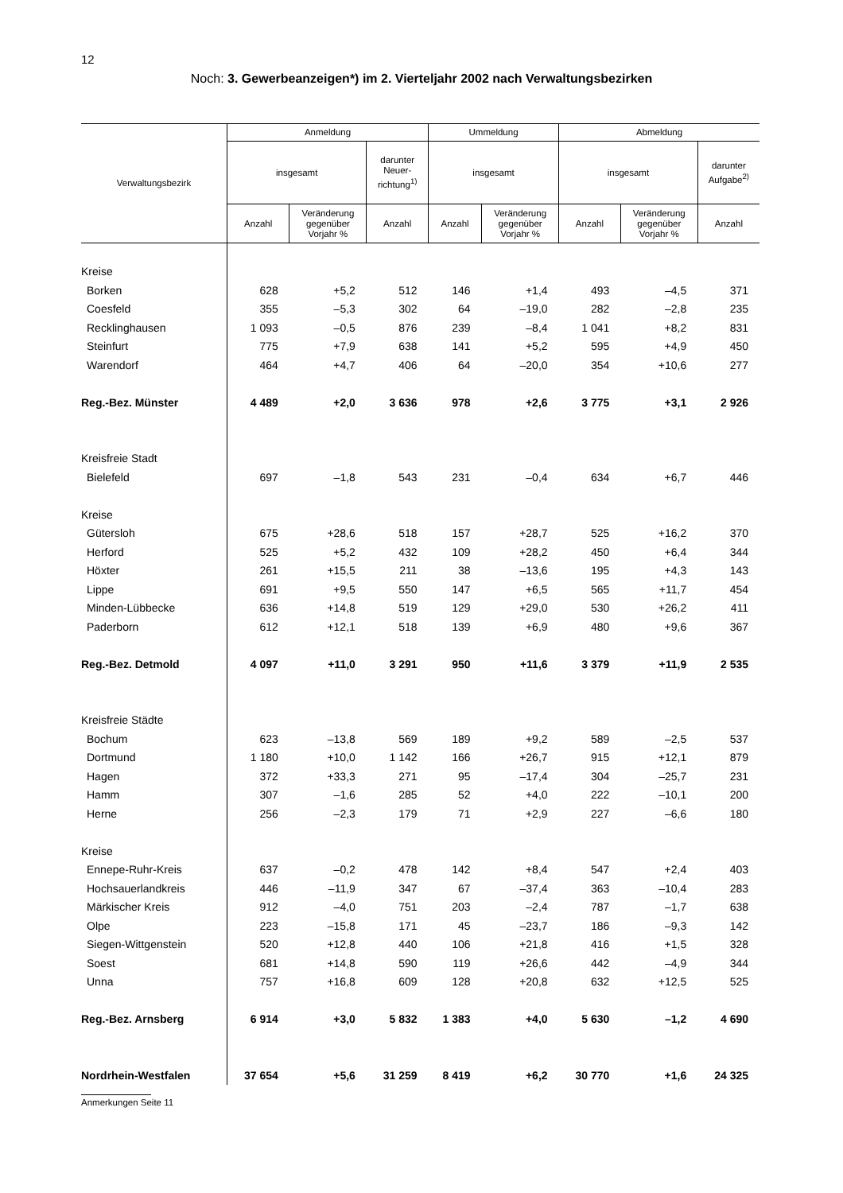12
Noch: 3. Gewerbeanzeigen*) im 2. Vierteljahr 2002 nach Verwaltungsbezirken
| Verwaltungsbezirk | Anmeldung | | | Ummeldung | | Abmeldung | | |
| --- | --- | --- | --- | --- | --- | --- | --- | --- |
| | insgesamt | | darunter Neuer- richtung<sup>1)</sup> | insgesamt | | insgesamt | | darunter Aufgabe<sup>2)</sup> |
| | Anzahl | Veränderung gegenüber Vorjahr % | Anzahl | Anzahl | Veränderung gegenüber Vorjahr % | Anzahl | Veränderung gegenüber Vorjahr % | Anzahl |
| Kreise | | | | | | | | |
| Borken | 628 | +5,2 | 512 | 146 | +1,4 | 493 | –4,5 | 371 |
| Coesfeld | 355 | –5,3 | 302 | 64 | –19,0 | 282 | –2,8 | 235 |
| Recklinghausen | 1 093 | –0,5 | 876 | 239 | –8,4 | 1 041 | +8,2 | 831 |
| Steinfurt | 775 | +7,9 | 638 | 141 | +5,2 | 595 | +4,9 | 450 |
| Warendorf | 464 | +4,7 | 406 | 64 | –20,0 | 354 | +10,6 | 277 |
| Reg.-Bez. Münster | 4 489 | +2,0 | 3 636 | 978 | +2,6 | 3 775 | +3,1 | 2 926 |
| Kreisfreie Stadt | | | | | | | | |
| Bielefeld | 697 | –1,8 | 543 | 231 | –0,4 | 634 | +6,7 | 446 |
| Kreise | | | | | | | | |
| Gütersloh | 675 | +28,6 | 518 | 157 | +28,7 | 525 | +16,2 | 370 |
| Herford | 525 | +5,2 | 432 | 109 | +28,2 | 450 | +6,4 | 344 |
| Höxter | 261 | +15,5 | 211 | 38 | –13,6 | 195 | +4,3 | 143 |
| Lippe | 691 | +9,5 | 550 | 147 | +6,5 | 565 | +11,7 | 454 |
| Minden-Lübbecke | 636 | +14,8 | 519 | 129 | +29,0 | 530 | +26,2 | 411 |
| Paderborn | 612 | +12,1 | 518 | 139 | +6,9 | 480 | +9,6 | 367 |
| Reg.-Bez. Detmold | 4 097 | +11,0 | 3 291 | 950 | +11,6 | 3 379 | +11,9 | 2 535 |
| Kreisfreie Städte | | | | | | | | |
| Bochum | 623 | –13,8 | 569 | 189 | +9,2 | 589 | –2,5 | 537 |
| Dortmund | 1 180 | +10,0 | 1 142 | 166 | +26,7 | 915 | +12,1 | 879 |
| Hagen | 372 | +33,3 | 271 | 95 | –17,4 | 304 | –25,7 | 231 |
| Hamm | 307 | –1,6 | 285 | 52 | +4,0 | 222 | –10,1 | 200 |
| Herne | 256 | –2,3 | 179 | 71 | +2,9 | 227 | –6,6 | 180 |
| Kreise | | | | | | | | |
| Ennepe-Ruhr-Kreis | 637 | –0,2 | 478 | 142 | +8,4 | 547 | +2,4 | 403 |
| Hochsauerlandkreis | 446 | –11,9 | 347 | 67 | –37,4 | 363 | –10,4 | 283 |
| Märkischer Kreis | 912 | –4,0 | 751 | 203 | –2,4 | 787 | –1,7 | 638 |
| Olpe | 223 | –15,8 | 171 | 45 | –23,7 | 186 | –9,3 | 142 |
| Siegen-Wittgenstein | 520 | +12,8 | 440 | 106 | +21,8 | 416 | +1,5 | 328 |
| Soest | 681 | +14,8 | 590 | 119 | +26,6 | 442 | –4,9 | 344 |
| Unna | 757 | +16,8 | 609 | 128 | +20,8 | 632 | +12,5 | 525 |
| Reg.-Bez. Arnsberg | 6 914 | +3,0 | 5 832 | 1 383 | +4,0 | 5 630 | –1,2 | 4 690 |
| Nordrhein-Westfalen | 37 654 | +5,6 | 31 259 | 8 419 | +6,2 | 30 770 | +1,6 | 24 325 |
Anmerkungen Seite 11